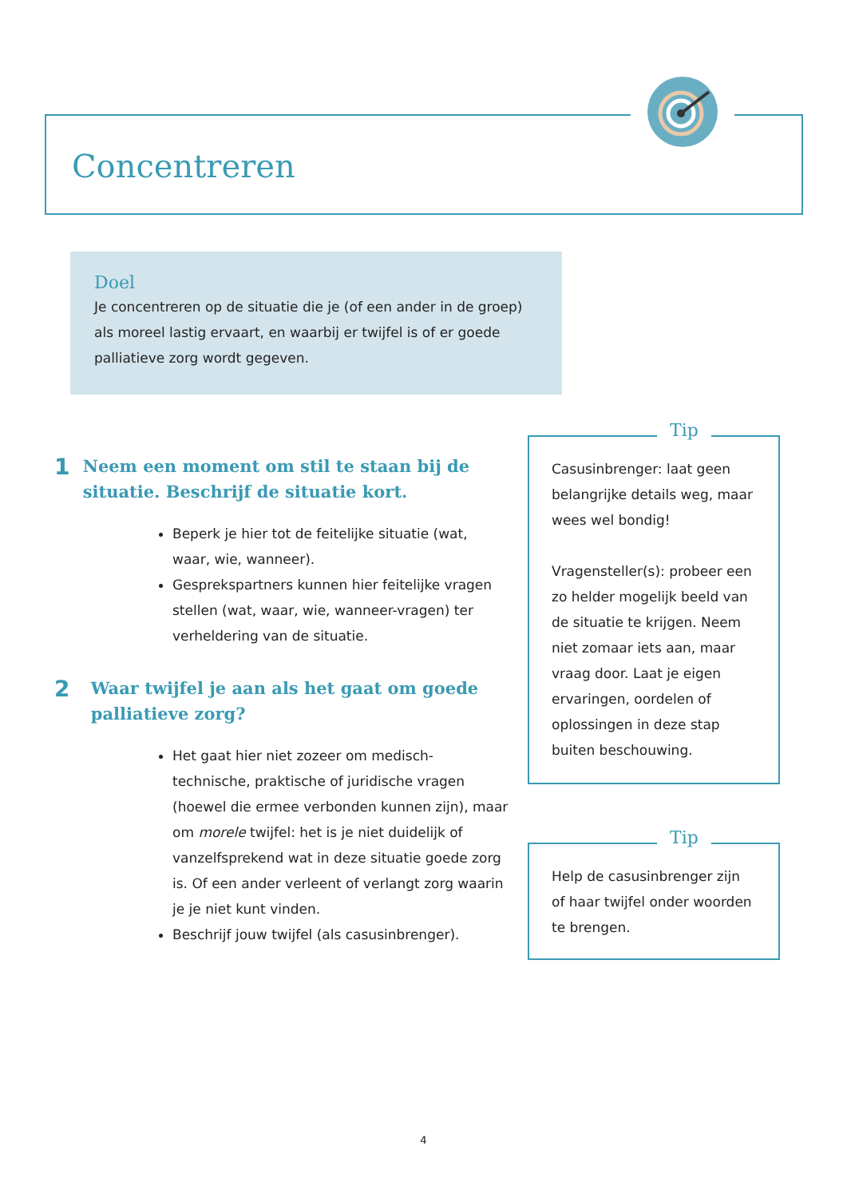Concentreren
Doel
Je concentreren op de situatie die je (of een ander in de groep) als moreel lastig ervaart, en waarbij er twijfel is of er goede palliatieve zorg wordt gegeven.
1
Neem een moment om stil te staan bij de situatie. Beschrijf de situatie kort.
Beperk je hier tot de feitelijke situatie (wat, waar, wie, wanneer).
Gesprekspartners kunnen hier feitelijke vragen stellen (wat, waar, wie, wanneer-vragen) ter verheldering van de situatie.
2
Waar twijfel je aan als het gaat om goede palliatieve zorg?
Het gaat hier niet zozeer om medisch-technische, praktische of juridische vragen (hoewel die ermee verbonden kunnen zijn), maar om morele twijfel: het is je niet duidelijk of vanzelfsprekend wat in deze situatie goede zorg is. Of een ander verleent of verlangt zorg waarin je je niet kunt vinden.
Beschrijf jouw twijfel (als casusinbrenger).
Tip
Casusinbrenger: laat geen belangrijke details weg, maar wees wel bondig!
Vragensteller(s): probeer een zo helder mogelijk beeld van de situatie te krijgen. Neem niet zomaar iets aan, maar vraag door. Laat je eigen ervaringen, oordelen of oplossingen in deze stap buiten beschouwing.
Tip
Help de casusinbrenger zijn of haar twijfel onder woorden te brengen.
4